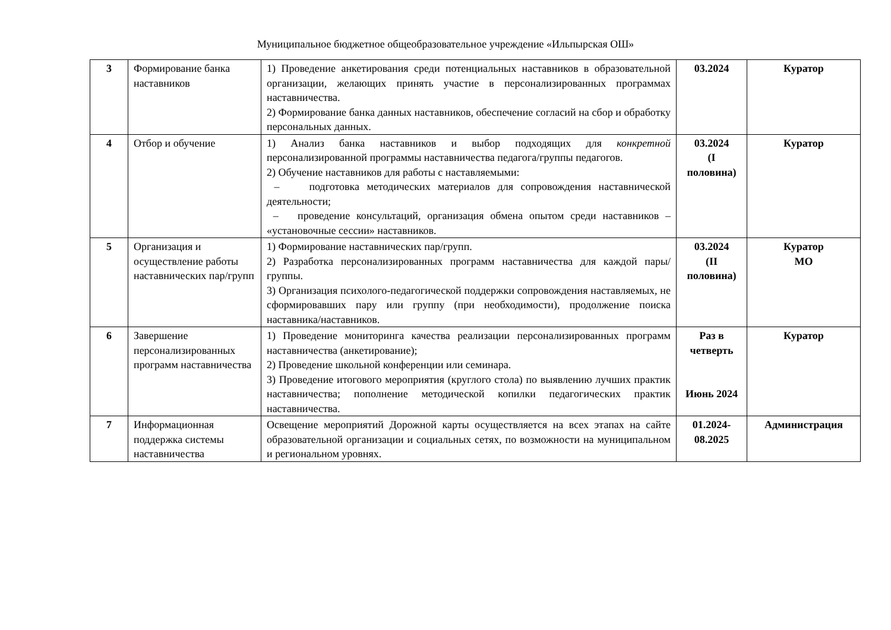Муниципальное бюджетное общеобразовательное учреждение «Ильпырская ОШ»
| 3 | Формирование банка наставников | 1) Проведение анкетирования среди потенциальных наставников в образовательной организации, желающих принять участие в персонализированных программах наставничества. 2) Формирование банка данных наставников, обеспечение согласий на сбор и обработку персональных данных. | 03.2024 | Куратор |
| 4 | Отбор и обучение | 1) Анализ банка наставников и выбор подходящих для конкретной персонализированной программы наставничества педагога/группы педагогов. 2) Обучение наставников для работы с наставляемыми: – подготовка методических материалов для сопровождения наставнической деятельности; – проведение консультаций, организация обмена опытом среди наставников – «установочные сессии» наставников. | 03.2024 (I половина) | Куратор |
| 5 | Организация и осуществление работы наставнических пар/групп | 1) Формирование наставнических пар/групп. 2) Разработка персонализированных программ наставничества для каждой пары/группы. 3) Организация психолого-педагогической поддержки сопровождения наставляемых, не сформировавших пару или группу (при необходимости), продолжение поиска наставника/наставников. | 03.2024 (II половина) | Куратор МО |
| 6 | Завершение персонализированных программ наставничества | 1) Проведение мониторинга качества реализации персонализированных программ наставничества (анкетирование); 2) Проведение школьной конференции или семинара. 3) Проведение итогового мероприятия (круглого стола) по выявлению лучших практик наставничества; пополнение методической копилки педагогических практик наставничества. | Раз в четверть Июнь 2024 | Куратор |
| 7 | Информационная поддержка системы наставничества | Освещение мероприятий Дорожной карты осуществляется на всех этапах на сайте образовательной организации и социальных сетях, по возможности на муниципальном и региональном уровнях. | 01.2024-08.2025 | Администрация |